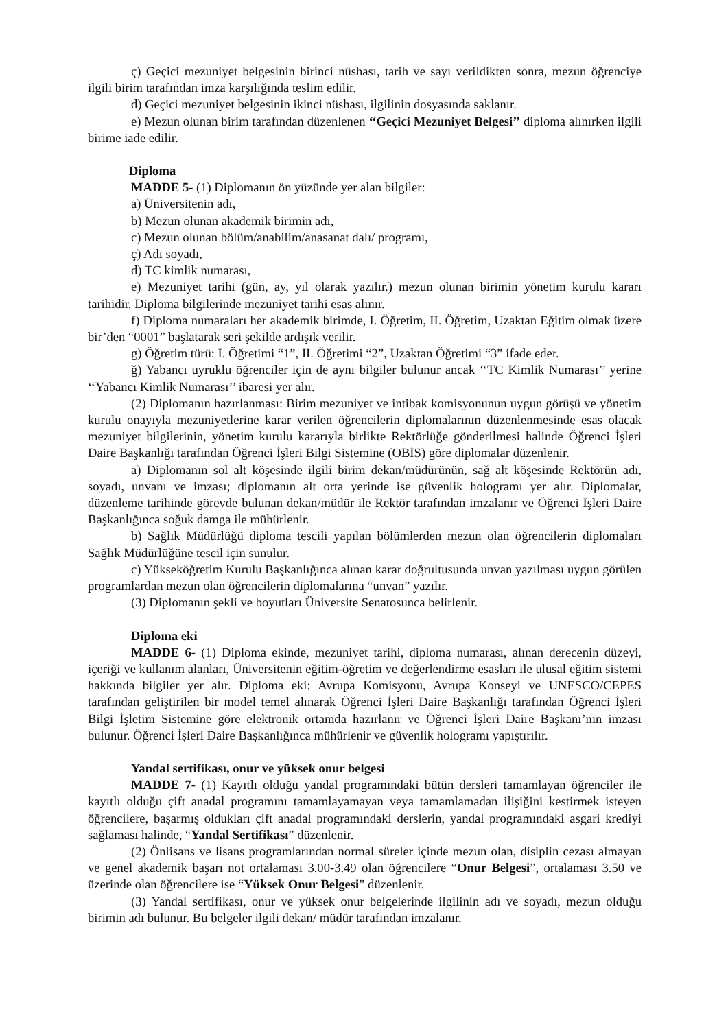ç) Geçici mezuniyet belgesinin birinci nüshası, tarih ve sayı verildikten sonra, mezun öğrenciye ilgili birim tarafından imza karşılığında teslim edilir.
d) Geçici mezuniyet belgesinin ikinci nüshası, ilgilinin dosyasında saklanır.
e) Mezun olunan birim tarafından düzenlenen ‘‘Geçici Mezuniyet Belgesi’’ diploma alınırken ilgili birime iade edilir.
Diploma
MADDE 5- (1) Diplomanın ön yüzünde yer alan bilgiler:
a) Üniversitenin adı,
b) Mezun olunan akademik birimin adı,
c) Mezun olunan bölüm/anabilim/anasanat dalı/ programı,
ç) Adı soyadı,
d) TC kimlik numarası,
e) Mezuniyet tarihi (gün, ay, yıl olarak yazılır.) mezun olunan birimin yönetim kurulu kararı tarihidir. Diploma bilgilerinde mezuniyet tarihi esas alınır.
f) Diploma numaraları her akademik birimde, I. Öğretim, II. Öğretim, Uzaktan Eğitim olmak üzere bir’den “0001” başlatarak seri şekilde ardışık verilir.
g) Öğretim türü: I. Öğretimi “1”, II. Öğretimi “2”, Uzaktan Öğretimi “3” ifade eder.
ğ) Yabancı uyruklu öğrenciler için de aynı bilgiler bulunur ancak ‘‘TC Kimlik Numarası’’ yerine ‘‘Yabancı Kimlik Numarası’’ ibaresi yer alır.
(2) Diplomanın hazırlanması: Birim mezuniyet ve intibak komisyonunun uygun görüşü ve yönetim kurulu onayıyla mezuniyetlerine karar verilen öğrencilerin diplomalarının düzenlenmesinde esas olacak mezuniyet bilgilerinin, yönetim kurulu kararıyla birlikte Rektörlüğe gönderilmesi halinde Öğrenci İşleri Daire Başkanlığı tarafından Öğrenci İşleri Bilgi Sistemine (OBİS) göre diplomalar düzenlenir.
a) Diplomanın sol alt köşesinde ilgili birim dekan/müdürünün, sağ alt köşesinde Rektörün adı, soyadı, unvanı ve imzası; diplomanın alt orta yerinde ise güvenlik hologramı yer alır. Diplomalar, düzenleme tarihinde görevde bulunan dekan/müdür ile Rektör tarafından imzalanır ve Öğrenci İşleri Daire Başkanlığınca soğuk damga ile mühürlenir.
b) Sağlık Müdürlüğü diploma tescili yapılan bölümlerden mezun olan öğrencilerin diplomaları Sağlık Müdürlüğüne tescil için sunulur.
c) Yükseköğretim Kurulu Başkanlığınca alınan karar doğrultusunda unvan yazılması uygun görülen programlardan mezun olan öğrencilerin diplomalarına “unvan” yazılır.
(3) Diplomanın şekli ve boyutları Üniversite Senatosunca belirlenir.
Diploma eki
MADDE 6- (1) Diploma ekinde, mezuniyet tarihi, diploma numarası, alınan derecenin düzeyi, içeriği ve kullanım alanları, Üniversitenin eğitim-öğretim ve değerlendirme esasları ile ulusal eğitim sistemi hakkında bilgiler yer alır. Diploma eki; Avrupa Komisyonu, Avrupa Konseyi ve UNESCO/CEPES tarafından geliştirilen bir model temel alınarak Öğrenci İşleri Daire Başkanlığı tarafından Öğrenci İşleri Bilgi İşletim Sistemine göre elektronik ortamda hazırlanır ve Öğrenci İşleri Daire Başkanı’nın imzası bulunur. Öğrenci İşleri Daire Başkanlığınca mühürlenir ve güvenlik hologramı yapıştırılır.
Yandal sertifikası, onur ve yüksek onur belgesi
MADDE 7- (1) Kayıtlı olduğu yandal programındaki bütün dersleri tamamlayan öğrenciler ile kayıtlı olduğu çift anadal programını tamamlayamayan veya tamamlamadan ilişiğini kestirmek isteyen öğrencilere, başarmış oldukları çift anadal programındaki derslerin, yandal programındaki asgari krediyi sağlaması halinde, “Yandal Sertifikası” düzenlenir.
(2) Önlisans ve lisans programlarından normal süreler içinde mezun olan, disiplin cezası almayan ve genel akademik başarı not ortalaması 3.00-3.49 olan öğrencilere “Onur Belgesi”, ortalaması 3.50 ve üzerinde olan öğrencilere ise “Yüksek Onur Belgesi” düzenlenir.
(3) Yandal sertifikası, onur ve yüksek onur belgelerinde ilgilinin adı ve soyadı, mezun olduğu birimin adı bulunur. Bu belgeler ilgili dekan/ müdür tarafından imzalanır.